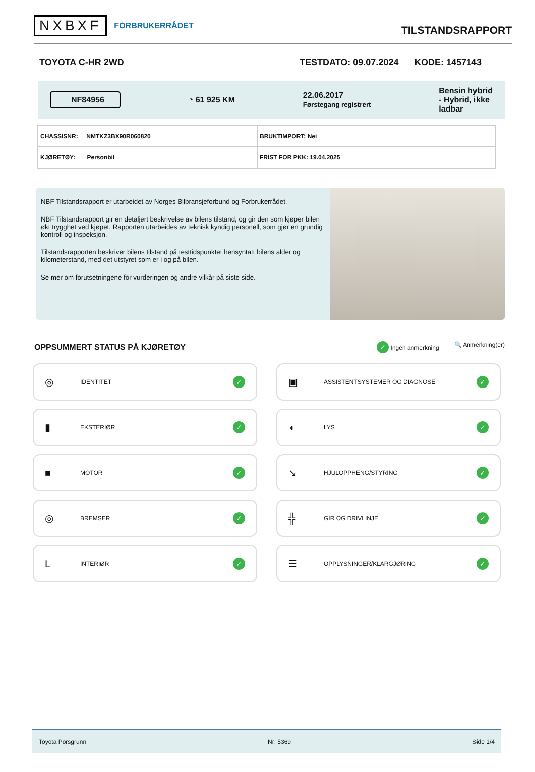NXBXF FORBRUKERRÅDET
TILSTANDSRAPPORT
TOYOTA C-HR 2WD TESTDATO: 09.07.2024 KODE: 1457143
NF84956 ◔ 61 925 KM 22.06.2017
Førstegang registrert Bensin hybrid
- Hybrid, ikke
ladbar
| CHASSISNR: NMTKZ3BX90R060820 | BRUKTIMPORT: Nei |
| KJØRETØY: Personbil | FRIST FOR PKK: 19.04.2025 |
NBF Tilstandsrapport er utarbeidet av Norges Bilbransjeforbund og Forbrukerrådet.
NBF Tilstandsrapport gir en detaljert beskrivelse av bilens tilstand, og gir den som kjøper bilen økt trygghet ved kjøpet. Rapporten utarbeides av teknisk kyndig personell, som gjør en grundig kontroll og inspeksjon.
Tilstandsrapporten beskriver bilens tilstand på testtidspunktet hensyntatt bilens alder og kilometerstand, med det utstyret som er i og på bilen.
Se mer om forutsetningene for vurderingen og andre vilkår på siste side.
OPPSUMMERT STATUS PÅ KJØRETØY
✓ Ingen anmerkning 🔍 Anmerkning(er)
◎ IDENTITET ✓
▣ ASSISTENTSYSTEMER OG DIAGNOSE ✓
▮ EKSTERIØR ✓
◖ LYS ✓
■ MOTOR ✓
↘ HJULOPPHENG/STYRING ✓
◎ BREMSER ✓
╬ GIR OG DRIVLINJE ✓
L INTERIØR ✓
☰ OPPLYSNINGER/KLARGJØRING ✓
Toyota Porsgrunn Nr: 5369 Side 1/4